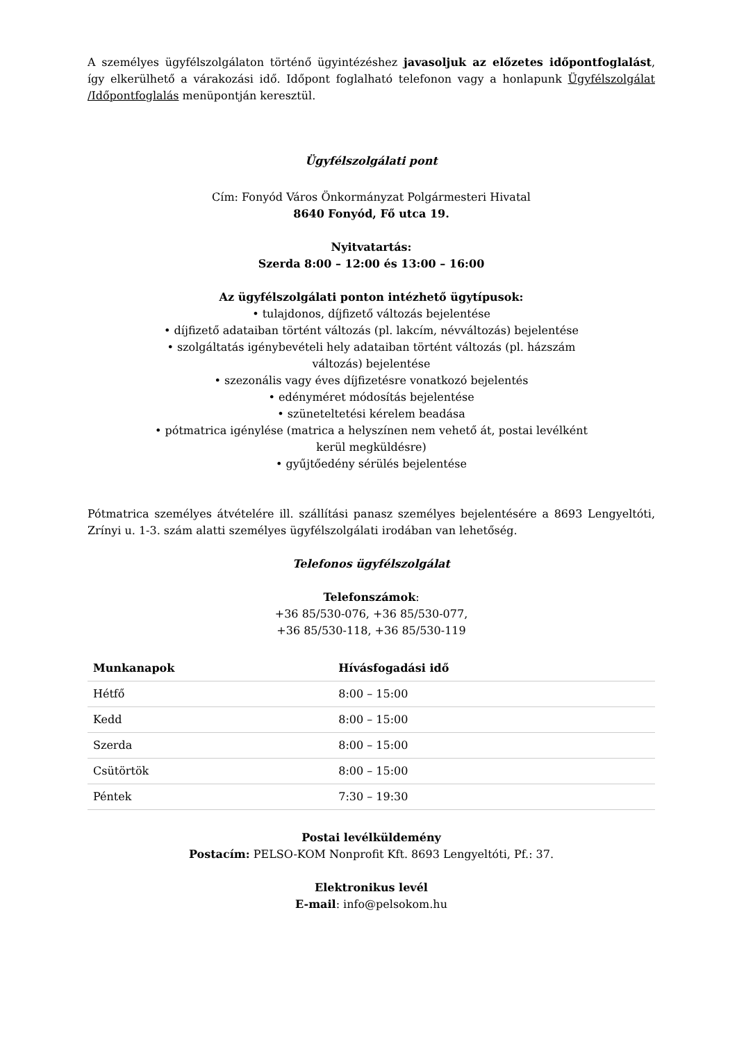A személyes ügyfélszolgálaton történő ügyintézéshez javasoljuk az előzetes időpontfoglalást, így elkerülhető a várakozási idő. Időpont foglalható telefonon vagy a honlapunk Ügyfélszolgálat /Időpontfoglalás menüpontján keresztül.
Ügyfélszolgálati pont
Cím: Fonyód Város Önkormányzat Polgármesteri Hivatal
8640 Fonyód, Fő utca 19.
Nyitvatartás:
Szerda 8:00 – 12:00 és 13:00 – 16:00
Az ügyfélszolgálati ponton intézhető ügytípusok:
• tulajdonos, díjfizető változás bejelentése
• díjfizető adataiban történt változás (pl. lakcím, névváltozás) bejelentése
• szolgáltatás igénybevételi hely adataiban történt változás (pl. házszám
változás) bejelentése
• szezonális vagy éves díjfizetésre vonatkozó bejelentés
• edényméret módosítás bejelentése
• szüneteltetési kérelem beadása
• pótmatrica igénylése (matrica a helyszínen nem vehető át, postai levélként
kerül megküldésre)
• gyűjtőedény sérülés bejelentése
Pótmatrica személyes átvételére ill. szállítási panasz személyes bejelentésére a 8693 Lengyeltóti, Zrínyi u. 1-3. szám alatti személyes ügyfélszolgálati irodában van lehetőség.
Telefonos ügyfélszolgálat
Telefonszámok:
+36 85/530-076, +36 85/530-077,
+36 85/530-118, +36 85/530-119
| Munkanapok | Hívásfogadási idő |
| --- | --- |
| Hétfő | 8:00 – 15:00 |
| Kedd | 8:00 – 15:00 |
| Szerda | 8:00 – 15:00 |
| Csütörtök | 8:00 – 15:00 |
| Péntek | 7:30 – 19:30 |
Postai levélküldemény
Postacím: PELSO-KOM Nonprofit Kft. 8693 Lengyeltóti, Pf.: 37.
Elektronikus levél
E-mail: info@pelsokom.hu